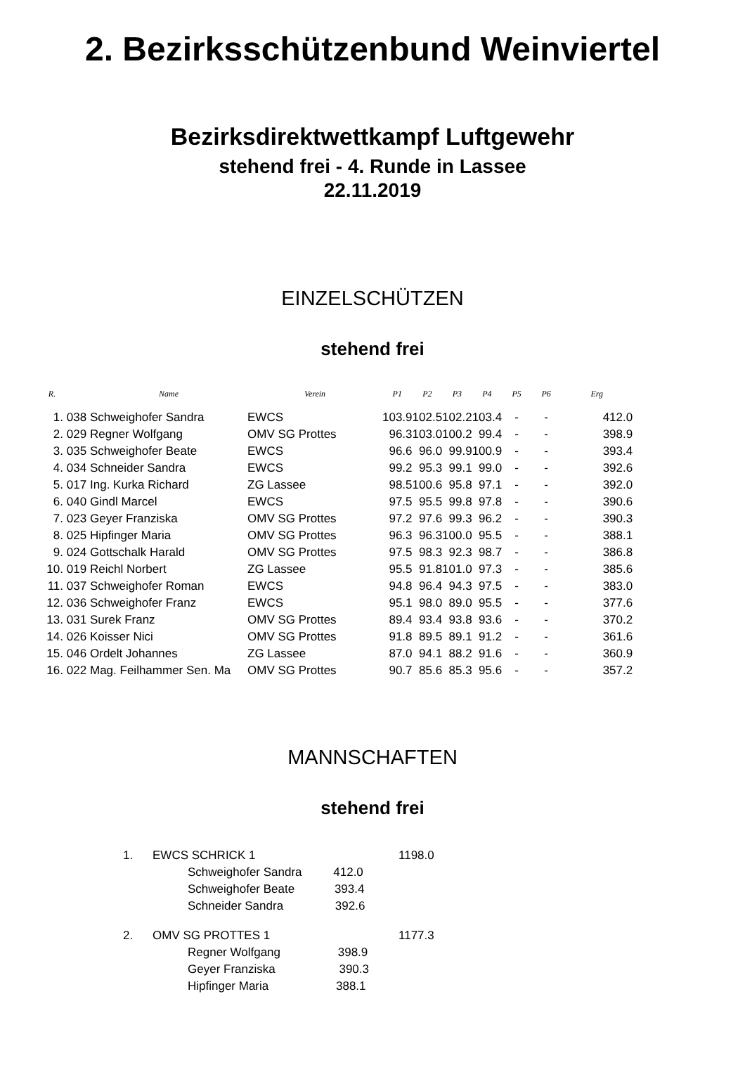2. Bezirksschützenbund Weinviertel
Bezirksdirektwettkampf Luftgewehr
stehend frei - 4. Runde in Lassee
22.11.2019
EINZELSCHÜTZEN
stehend frei
| R. | | Name | Verein | P1 | P2 | P3 | P4 | P5 | P6 | Erg |
| --- | --- | --- | --- | --- | --- | --- | --- | --- | --- | --- |
| 1. | 038 | Schweighofer Sandra | EWCS | 103.9 | 102.5 | 102.2 | 103.4 | - | - | 412.0 |
| 2. | 029 | Regner Wolfgang | OMV SG Prottes | 96.3 | 103.0 | 100.2 | 99.4 | - | - | 398.9 |
| 3. | 035 | Schweighofer Beate | EWCS | 96.6 | 96.0 | 99.9 | 100.9 | - | - | 393.4 |
| 4. | 034 | Schneider Sandra | EWCS | 99.2 | 95.3 | 99.1 | 99.0 | - | - | 392.6 |
| 5. | 017 | Ing. Kurka Richard | ZG Lassee | 98.5 | 100.6 | 95.8 | 97.1 | - | - | 392.0 |
| 6. | 040 | Gindl Marcel | EWCS | 97.5 | 95.5 | 99.8 | 97.8 | - | - | 390.6 |
| 7. | 023 | Geyer Franziska | OMV SG Prottes | 97.2 | 97.6 | 99.3 | 96.2 | - | - | 390.3 |
| 8. | 025 | Hipfinger Maria | OMV SG Prottes | 96.3 | 96.3 | 100.0 | 95.5 | - | - | 388.1 |
| 9. | 024 | Gottschalk Harald | OMV SG Prottes | 97.5 | 98.3 | 92.3 | 98.7 | - | - | 386.8 |
| 10. | 019 | Reichl Norbert | ZG Lassee | 95.5 | 91.8 | 101.0 | 97.3 | - | - | 385.6 |
| 11. | 037 | Schweighofer Roman | EWCS | 94.8 | 96.4 | 94.3 | 97.5 | - | - | 383.0 |
| 12. | 036 | Schweighofer Franz | EWCS | 95.1 | 98.0 | 89.0 | 95.5 | - | - | 377.6 |
| 13. | 031 | Surek Franz | OMV SG Prottes | 89.4 | 93.4 | 93.8 | 93.6 | - | - | 370.2 |
| 14. | 026 | Koisser Nici | OMV SG Prottes | 91.8 | 89.5 | 89.1 | 91.2 | - | - | 361.6 |
| 15. | 046 | Ordelt Johannes | ZG Lassee | 87.0 | 94.1 | 88.2 | 91.6 | - | - | 360.9 |
| 16. | 022 | Mag. Feilhammer Sen. Ma | OMV SG Prottes | 90.7 | 85.6 | 85.3 | 95.6 | - | - | 357.2 |
MANNSCHAFTEN
stehend frei
| 1. | EWCS SCHRICK 1 | | 1198.0 |
| | | Schweighofer Sandra 412.0 | |
| | | Schweighofer Beate 393.4 | |
| | | Schneider Sandra 392.6 | |
| 2. | OMV SG PROTTES 1 | | 1177.3 |
| | | Regner Wolfgang 398.9 | |
| | | Geyer Franziska 390.3 | |
| | | Hipfinger Maria 388.1 | |